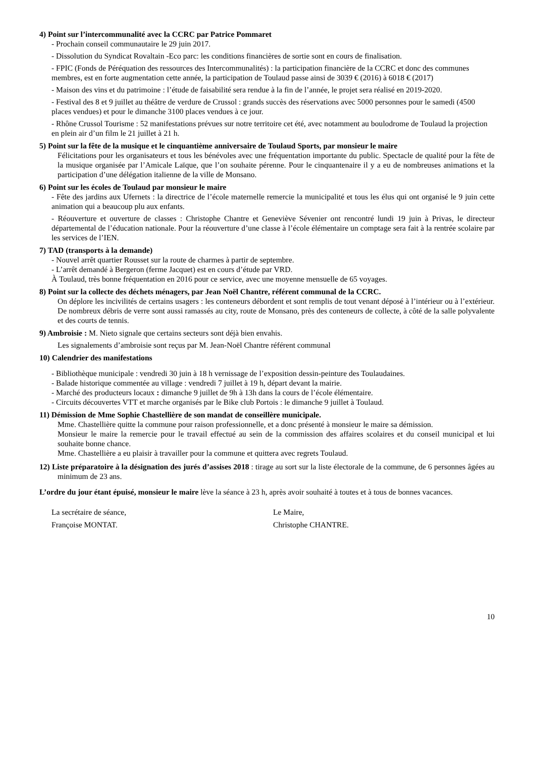4) Point sur l’intercommunalité avec la CCRC par Patrice Pommaret
- Prochain conseil communautaire le 29 juin 2017.
- Dissolution du Syndicat Rovaltain -Eco parc: les conditions financières de sortie sont en cours de finalisation.
- FPIC (Fonds de Péréquation des ressources des Intercommunalités) : la participation financière de la CCRC et donc des communes membres, est en forte augmentation cette année, la participation de Toulaud passe ainsi de 3039 € (2016) à 6018 € (2017)
- Maison des vins et du patrimoine : l’étude de faisabilité sera rendue à la fin de l’année, le projet sera réalisé en 2019-2020.
- Festival des 8 et 9 juillet au théâtre de verdure de Crussol : grands succès des réservations avec 5000 personnes pour le samedi (4500 places vendues) et pour le dimanche 3100 places vendues à ce jour.
- Rhône Crussol Tourisme : 52 manifestations prévues sur notre territoire cet été, avec notamment au boulodrome de Toulaud la projection en plein air d’un film le 21 juillet à 21 h.
5) Point sur la fête de la musique et le cinquantième anniversaire de Toulaud Sports, par monsieur le maire
Félicitations pour les organisateurs et tous les bénévoles avec une fréquentation importante du public. Spectacle de qualité pour la fête de la musique organisée par l’Amicale Laïque, que l’on souhaite pérenne. Pour le cinquantenaire il y a eu de nombreuses animations et la participation d’une délégation italienne de la ville de Monsano.
6) Point sur les écoles de Toulaud par monsieur le maire
- Fête des jardins aux Ufernets : la directrice de l’école maternelle remercie la municipalité et tous les élus qui ont organisé le 9 juin cette animation qui a beaucoup plu aux enfants.
- Réouverture et ouverture de classes : Christophe Chantre et Geneviève Sévenier ont rencontré lundi 19 juin à Privas, le directeur départemental de l’éducation nationale. Pour la réouverture d’une classe à l’école élémentaire un comptage sera fait à la rentrée scolaire par les services de l’IEN.
7) TAD (transports à la demande)
- Nouvel arrêt quartier Rousset sur la route de charmes à partir de septembre.
- L’arrêt demandé à Bergeron (ferme Jacquet) est en cours d’étude par VRD.
À Toulaud, très bonne fréquentation en 2016 pour ce service, avec une moyenne mensuelle de 65 voyages.
8) Point sur la collecte des déchets ménagers, par Jean Noël Chantre, référent communal de la CCRC.
On déplore les incivilités de certains usagers : les conteneurs débordent et sont remplis de tout venant déposé à l’intérieur ou à l’extérieur. De nombreux débris de verre sont aussi ramassés au city, route de Monsano, près des conteneurs de collecte, à côté de la salle polyvalente et des courts de tennis.
9) Ambroisie : M. Nieto signale que certains secteurs sont déjà bien envahis.
Les signalements d’ambroisie sont reçus par M. Jean-Noël Chantre référent communal
10) Calendrier des manifestations
- Bibliothèque municipale : vendredi 30 juin à 18 h vernissage de l’exposition dessin-peinture des Toulaudaines.
- Balade historique commentée au village : vendredi 7 juillet à 19 h, départ devant la mairie.
- Marché des producteurs locaux : dimanche 9 juillet de 9h à 13h dans la cours de l’école élémentaire.
- Circuits découvertes VTT et marche organisés par le Bike club Portois : le dimanche 9 juillet à Toulaud.
11) Démission de Mme Sophie Chastellière de son mandat de conseillère municipale.
Mme. Chastellière quitte la commune pour raison professionnelle, et a donc présenté à monsieur le maire sa démission.
Monsieur le maire la remercie pour le travail effectué au sein de la commission des affaires scolaires et du conseil municipal et lui souhaite bonne chance.
Mme. Chastellière a eu plaisir à travailler pour la commune et quittera avec regrets Toulaud.
12) Liste préparatoire à la désignation des jurés d’assises 2018 : tirage au sort sur la liste électorale de la commune, de 6 personnes âgées au minimum de 23 ans.
L’ordre du jour étant épuisé, monsieur le maire lève la séance à 23 h, après avoir souhaité à toutes et à tous de bonnes vacances.
La secrétaire de séance,
Françoise MONTAT.
Le Maire,
Christophe CHANTRE.
10